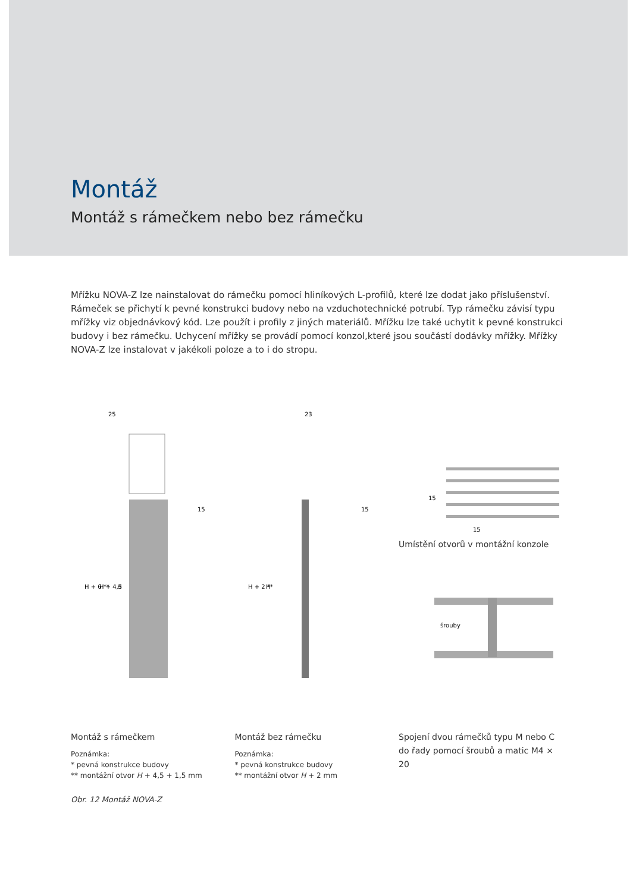Montáž
Montáž s rámečkem nebo bez rámečku
Mřížku NOVA-Z lze nainstalovat do rámečku pomocí hliníkových L-profilů, které lze dodat jako příslušenství. Rámeček se přichytí k pevné konstrukci budovy nebo na vzduchotechnické potrubí. Typ rámečku závisí typu mřížky viz objednávkový kód. Lze použít i profily z jiných materiálů. Mřížku lze také uchytit k pevné konstrukci budovy i bez rámečku. Uchycení mřížky se provádí pomocí konzol,které jsou součástí dodávky mřížky. Mřížky NOVA-Z lze instalovat v jakékoli poloze a to i do stropu.
25
H + 6 **
H + 4,5
H
15
Montáž s rámečkem
Poznámka:
* pevná konstrukce budovy
** montážní otvor H + 4,5 + 1,5 mm
Obr. 12 Montáž NOVA-Z
23
H + 2 **
H
15
Montáž bez rámečku
Poznámka:
* pevná konstrukce budovy
** montážní otvor H + 2 mm
15
15
Umístění otvorů v montážní konzole
šrouby
Spojení dvou rámečků typu M nebo C do řady pomocí šroubů a matic M4 × 20